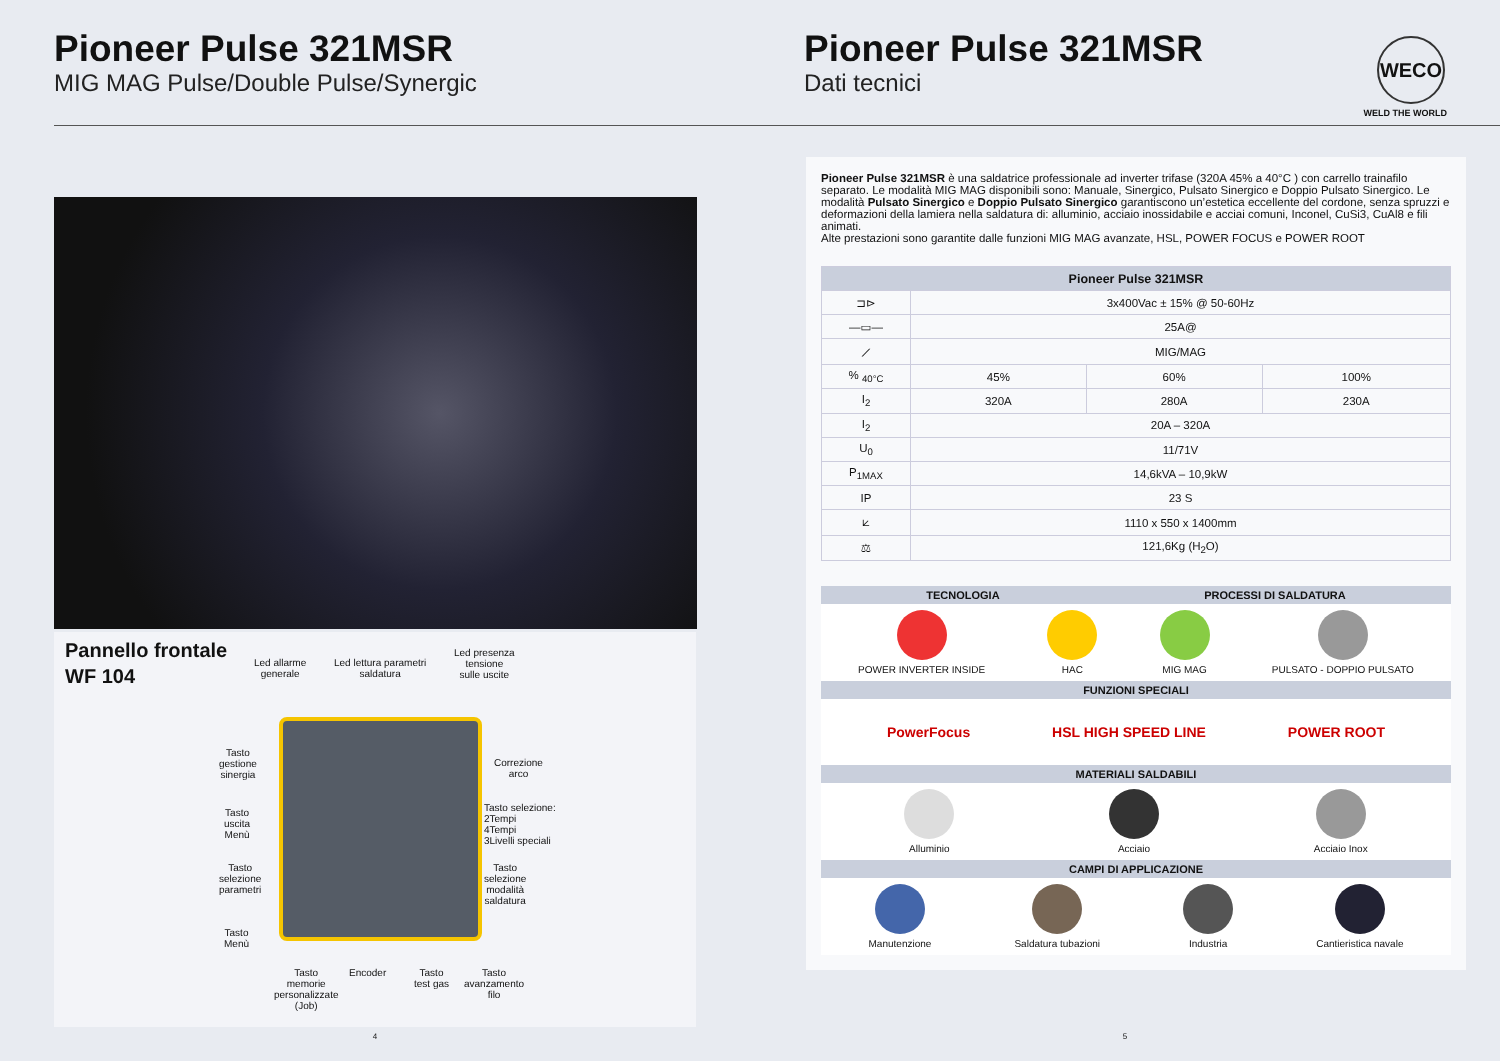Pioneer Pulse 321MSR
MIG MAG Pulse/Double Pulse/Synergic
Pannello frontale
WF 104
Led allarme
generale
Led lettura parametri
saldatura
Led presenza
tensione
sulle uscite
Tasto
gestione
sinergia
Correzione
arco
Tasto selezione:
2Tempi
4Tempi
3Livelli speciali
Tasto
uscita
Menù
Tasto
selezione
parametri
Tasto
selezione
modalità
saldatura
Tasto
Menù
Tasto
memorie
personalizzate
(Job)
Encoder
Tasto
test gas
Tasto
avanzamento
filo
4
Pioneer Pulse 321MSR
Dati tecnici
WECO
WELD THE WORLD
Pioneer Pulse 321MSR è una saldatrice professionale ad inverter trifase (320A 45% a 40°C ) con carrello trainafilo separato. Le modalità MIG MAG disponibili sono: Manuale, Sinergico, Pulsato Sinergico e Doppio Pulsato Sinergico. Le modalità Pulsato Sinergico e Doppio Pulsato Sinergico garantiscono un’estetica eccellente del cordone, senza spruzzi e deformazioni della lamiera nella saldatura di: alluminio, acciaio inossidabile e acciai comuni, Inconel, CuSi3, CuAl8 e fili animati.
Alte prestazioni sono garantite dalle funzioni MIG MAG avanzate, HSL, POWER FOCUS e POWER ROOT
| Pioneer Pulse 321MSR | | | |
| --- | --- | --- | --- |
| ⊐⊳ | 3x400Vac ± 15% @ 50-60Hz | | |
| —▭— | 25A@ | | |
| ⟋ | MIG/MAG | | |
| % <sub>40°C</sub> | 45% | 60% | 100% |
| I<sub>2</sub> | 320A | 280A | 230A |
| I<sub>2</sub> | 20A – 320A | | |
| U<sub>0</sub> | 11/71V | | |
| P<sub>1MAX</sub> | 14,6kVA – 10,9kW | | |
| IP | 23 S | | |
| ⟀ | 1110 x 550 x 1400mm | | |
| ⚖ | 121,6Kg (H<sub>2</sub>O) | | |
TECNOLOGIA PROCESSI DI SALDATURA
POWER INVERTER INSIDE HAC MIG MAG PULSATO - DOPPIO PULSATO
FUNZIONI SPECIALI
PowerFocus HSL HIGH SPEED LINE POWER ROOT
MATERIALI SALDABILI
Alluminio Acciaio Acciaio Inox
CAMPI DI APPLICAZIONE
Manutenzione Saldatura tubazioni Industria Cantieristica navale
5